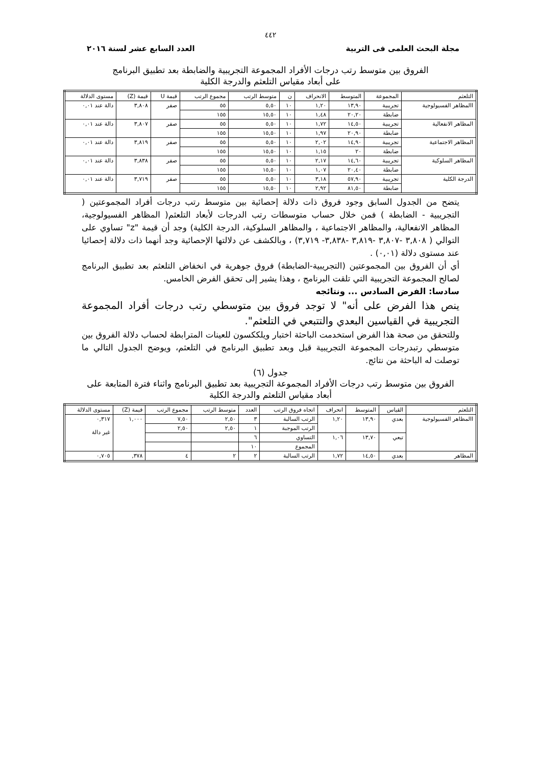٤٤٢
مجلة البحث العلمى فى التربية العدد السابع عشر لسنة ٢٠١٦
الفروق بين متوسط رتب درجات الأفراد المجموعة التجريبية والضابطة بعد تطبيق البرنامج
على أبعاد مقياس التلعثم والدرجة الكلية
| التلعثم | المجموعة | المتوسط | الانحراف | ن | متوسط الرتب | مجموع الرتب | قيمة U | قيمة (Z) | مستوى الدلالة |
| --- | --- | --- | --- | --- | --- | --- | --- | --- | --- |
| االمظاهر الفسيولوجية | تجريبية | ١٣,٩٠ | ١,٢٠ | ١٠ | ٥,٥٠ | ٥٥ | صفر | ٣,٨٠٨ | دالة عند ٠,٠١ |
| | ضابطة | ٢٠,٢٠ | ١,٤٨ | ١٠ | ١٥,٥٠ | ١٥٥ | | | |
| المظاهر الانفعالية | تجريبية | ١٤,٥٠ | ١,٧٢ | ١٠ | ٥,٥٠ | ٥٥ | صفر | ٣,٨٠٧ | دالة عند ٠,٠١ |
| | ضابطة | ٢٠,٩٠ | ١,٩٧ | ١٠ | ١٥,٥٠ | ١٥٥ | | | |
| المظاهر الاجتماعية | تجريبية | ١٤,٩٠ | ٢,٠٢ | ١٠ | ٥,٥٠ | ٥٥ | صفر | ٣,٨١٩ | دالة عند ٠,٠١ |
| | ضابطة | ٢٠ | ١,١٥ | ١٠ | ١٥,٥٠ | ١٥٥ | | | |
| المظاهر السلوكية | تجريبية | ١٤,٦٠ | ٢,١٧ | ١٠ | ٥,٥٠ | ٥٥ | صفر | ٣,٨٣٨ | دالة عند ٠,٠١ |
| | ضابطة | ٢٠,٤٠ | ١,٠٧ | ١٠ | ١٥,٥٠ | ١٥٥ | | | |
| الدرجة الكلية | تجريبية | ٥٧,٩٠ | ٣,١٨ | ١٠ | ٥,٥٠ | ٥٥ | صفر | ٣,٧١٩ | دالة عند ٠,٠١ |
| | ضابطة | ٨١,٥٠ | ٢,٩٢ | ١٠ | ١٥,٥٠ | ١٥٥ | | | |
يتضح من الجدول السابق وجود فروق ذات دلالة إحصائية بين متوسط رتب درجات أفراد المجموعتين ( التجريبية - الضابطة ) فمن خلال حساب متوسطات رتب الدرجات لأبعاد التلعثم( المظاهر الفسيولوجية، المظاهر الانفعالية، والمظاهر الاجتماعية ، والمظاهر السلوكية، الدرجة الكلية) وجد أن قيمة "z" تساوي على التوالي ( ٣,٨٠٨ -٣,٨٠٧ -٣,٨١٩ -٣,٨٣٨- ٣,٧١٩) ، وبالكشف عن دلالتها الإحصائية وجد أنهما ذات دلالة إحصائيا عند مستوى دلالة (٠,٠١) .
أي أن الفروق بين المجموعتين (التجريبية-الضابطة) فروق جوهرية في انخفاض التلعثم بعد تطبيق البرنامج لصالح المجموعة التجريبية التي تلقت البرنامج ، وهذا يشير إلى تحقق الفرض الخامس.
سادسا: الفرض السادس ... ونتائجه
ينص هذا الفرض على أنه" لا توجد فروق بين متوسطي رتب درجات أفراد المجموعة التجريبية في القياسين البعدي والتتبعي في التلعثم".
وللتحقق من صحة هذا الفرض استخدمت الباحثة اختبار ويلككسون للعينات المترابطة لحساب دلالة الفروق بين متوسطي رتبدرجات المجموعة التجريبية قبل وبعد تطبيق البرنامج في التلعثم، ويوضح الجدول التالي ما توصلت له الباحثة من نتائج.
جدول (٦)
الفروق بين متوسط رتب درجات الأفراد المجموعة التجريبية بعد تطبيق البرنامج واثناء فترة المتابعة على أبعاد مقياس التلعثم والدرجة الكلية
| التلعثم | القياس | المتوسط | انحراف | اتجاه فروق الرتب | العدد | متوسط الرتب | مجموع الرتب | قيمة (Z) | مستوى الدلالة |
| --- | --- | --- | --- | --- | --- | --- | --- | --- | --- |
| االمظاهر الفسيولوجية | بعدي | ١٣,٩٠ | ١,٢٠ | الرتب السالبة | ٣ | ٢,٥٠ | ٧,٥٠ | ١,٠٠٠ | ٠,٣١٧ غير دالة |
| | | | | الرتب الموجبة | ١ | ٢,٥٠ | ٢,٥٠ | | |
| | تبعي | ١٣,٧٠ | ١,٠٦ | التساوي | ٦ | | | | |
| | | | | المجموع | ١٠ | | | | |
| المظاهر | بعدي | ١٤,٥٠ | ١,٧٢ | الرتب السالبة | ٢ | ٢ | ٤ | ٣٧٨, | ٠,٧٠٥ |